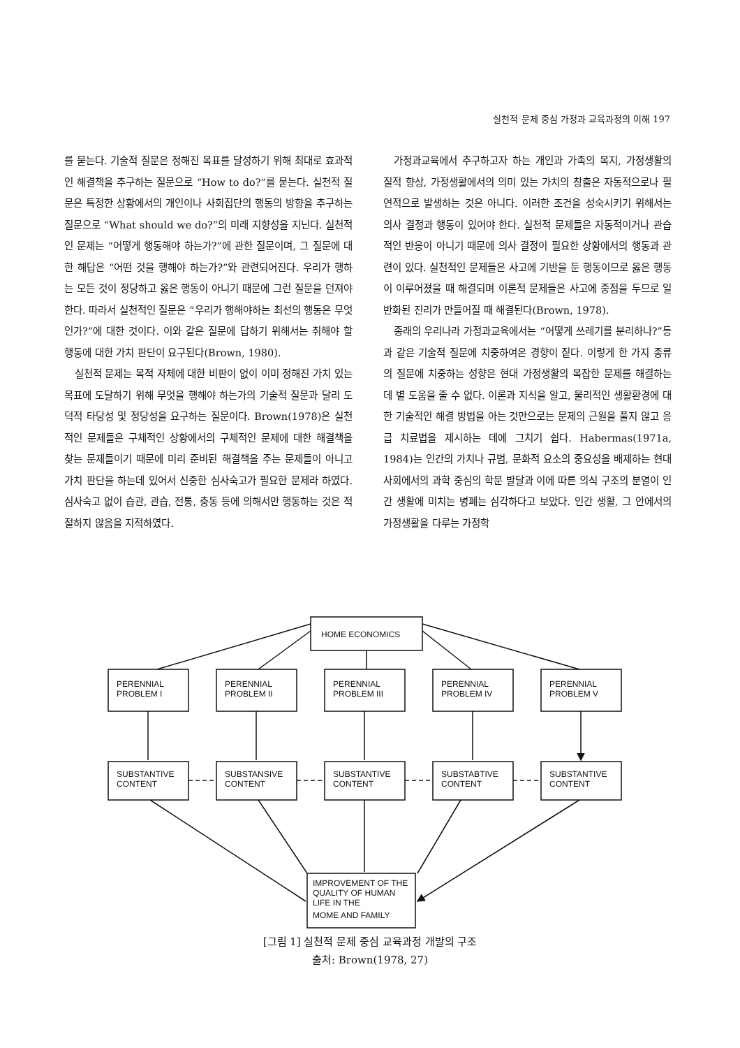실천적 문제 중심 가정과 교육과정의 이해 197
를 묻는다. 기술적 질문은 정해진 목표를 달성하기 위해 최대로 효과적인 해결책을 추구하는 질문으로 “How to do?”를 묻는다. 실천적 질문은 특정한 상황에서의 개인이나 사회집단의 행동의 방향을 추구하는 질문으로 “What should we do?”의 미래 지향성을 지닌다. 실천적인 문제는 “어떻게 행동해야 하는가?”에 관한 질문이며, 그 질문에 대한 해답은 “어떤 것을 행해야 하는가?”와 관련되어진다. 우리가 행하는 모든 것이 정당하고 옳은 행동이 아니기 때문에 그런 질문을 던져야 한다. 따라서 실천적인 질문은 “우리가 행해야하는 최선의 행동은 무엇인가?”에 대한 것이다. 이와 같은 질문에 답하기 위해서는 취해야 할 행동에 대한 가치 판단이 요구된다(Brown, 1980).
실천적 문제는 목적 자체에 대한 비판이 없이 이미 정해진 가치 있는 목표에 도달하기 위해 무엇을 행해야 하는가의 기술적 질문과 달리 도덕적 타당성 및 정당성을 요구하는 질문이다. Brown(1978)은 실천적인 문제들은 구체적인 상황에서의 구체적인 문제에 대한 해결책을 찾는 문제들이기 때문에 미리 준비된 해결책을 주는 문제들이 아니고 가치 판단을 하는데 있어서 신중한 심사숙고가 필요한 문제라 하였다. 심사숙고 없이 습관, 관습, 전통, 충동 등에 의해서만 행동하는 것은 적절하지 않음을 지적하였다.
가정과교육에서 추구하고자 하는 개인과 가족의 복지, 가정생활의 질적 향상, 가정생활에서의 의미 있는 가치의 창출은 자동적으로나 필연적으로 발생하는 것은 아니다. 이러한 조건을 성숙시키기 위해서는 의사 결정과 행동이 있어야 한다. 실천적 문제들은 자동적이거나 관습적인 반응이 아니기 때문에 의사 결정이 필요한 상황에서의 행동과 관련이 있다. 실천적인 문제들은 사고에 기반을 둔 행동이므로 옳은 행동이 이루어졌을 때 해결되며 이론적 문제들은 사고에 중점을 두므로 일반화된 진리가 만들어질 때 해결된다(Brown, 1978).
종래의 우리나라 가정과교육에서는 “어떻게 쓰레기를 분리하나?”등과 같은 기술적 질문에 치중하여온 경향이 짙다. 이렇게 한 가지 종류의 질문에 치중하는 성향은 현대 가정생활의 복잡한 문제를 해결하는데 별 도움을 줄 수 없다. 이론과 지식을 알고, 물리적인 생활환경에 대한 기술적인 해결 방법을 아는 것만으로는 문제의 근원을 풀지 않고 응급 치료법을 제시하는 데에 그치기 쉽다. Habermas(1971a, 1984)는 인간의 가치나 규범, 문화적 요소의 중요성을 배제하는 현대사회에서의 과학 중심의 학문 발달과 이에 따른 의식 구조의 분열이 인간 생활에 미치는 병폐는 심각하다고 보았다. 인간 생활, 그 안에서의 가정생활을 다루는 가정학
HOME ECONOMICS
PERENNIAL
PROBLEM I
PERENNIAL
PROBLEM II
PERENNIAL
PROBLEM III
PERENNIAL
PROBLEM IV
PERENNIAL
PROBLEM V
SUBSTANTIVE
CONTENT
SUBSTANSIVE
CONTENT
SUBSTANTIVE
CONTENT
SUBSTABTIVE
CONTENT
SUBSTANTIVE
CONTENT
IMPROVEMENT OF THE
QUALITY OF HUMAN
LIFE IN THE
MOME AND FAMILY
[그림 1] 실천적 문제 중심 교육과정 개발의 구조
출처: Brown(1978, 27)